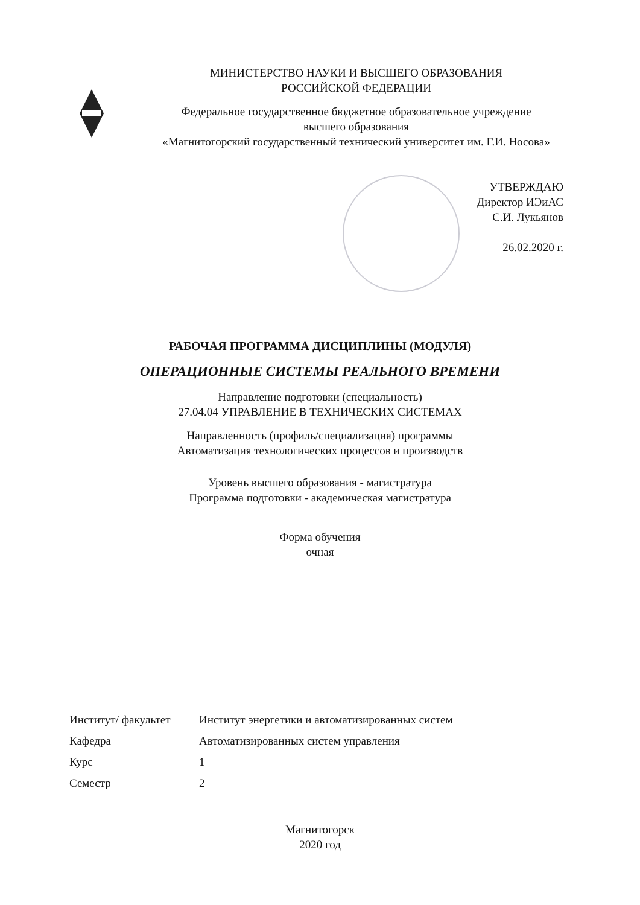МИНИСТЕРСТВО НАУКИ И ВЫСШЕГО ОБРАЗОВАНИЯ
РОССИЙСКОЙ ФЕДЕРАЦИИ
Федеральное государственное бюджетное образовательное учреждение
высшего образования
«Магнитогорский государственный технический университет им. Г.И. Носова»
УТВЕРЖДАЮ
Директор ИЭиАС
С.И. Лукьянов
26.02.2020 г.
РАБОЧАЯ ПРОГРАММА ДИСЦИПЛИНЫ (МОДУЛЯ)
ОПЕРАЦИОННЫЕ СИСТЕМЫ РЕАЛЬНОГО ВРЕМЕНИ
Направление подготовки (специальность)
27.04.04 УПРАВЛЕНИЕ В ТЕХНИЧЕСКИХ СИСТЕМАХ
Направленность (профиль/специализация) программы
Автоматизация технологических процессов и производств
Уровень высшего образования - магистратура
Программа подготовки - академическая магистратура
Форма обучения
очная
| Институт/ факультет | Институт энергетики и автоматизированных систем |
| Кафедра | Автоматизированных систем управления |
| Курс | 1 |
| Семестр | 2 |
Магнитогорск
2020 год